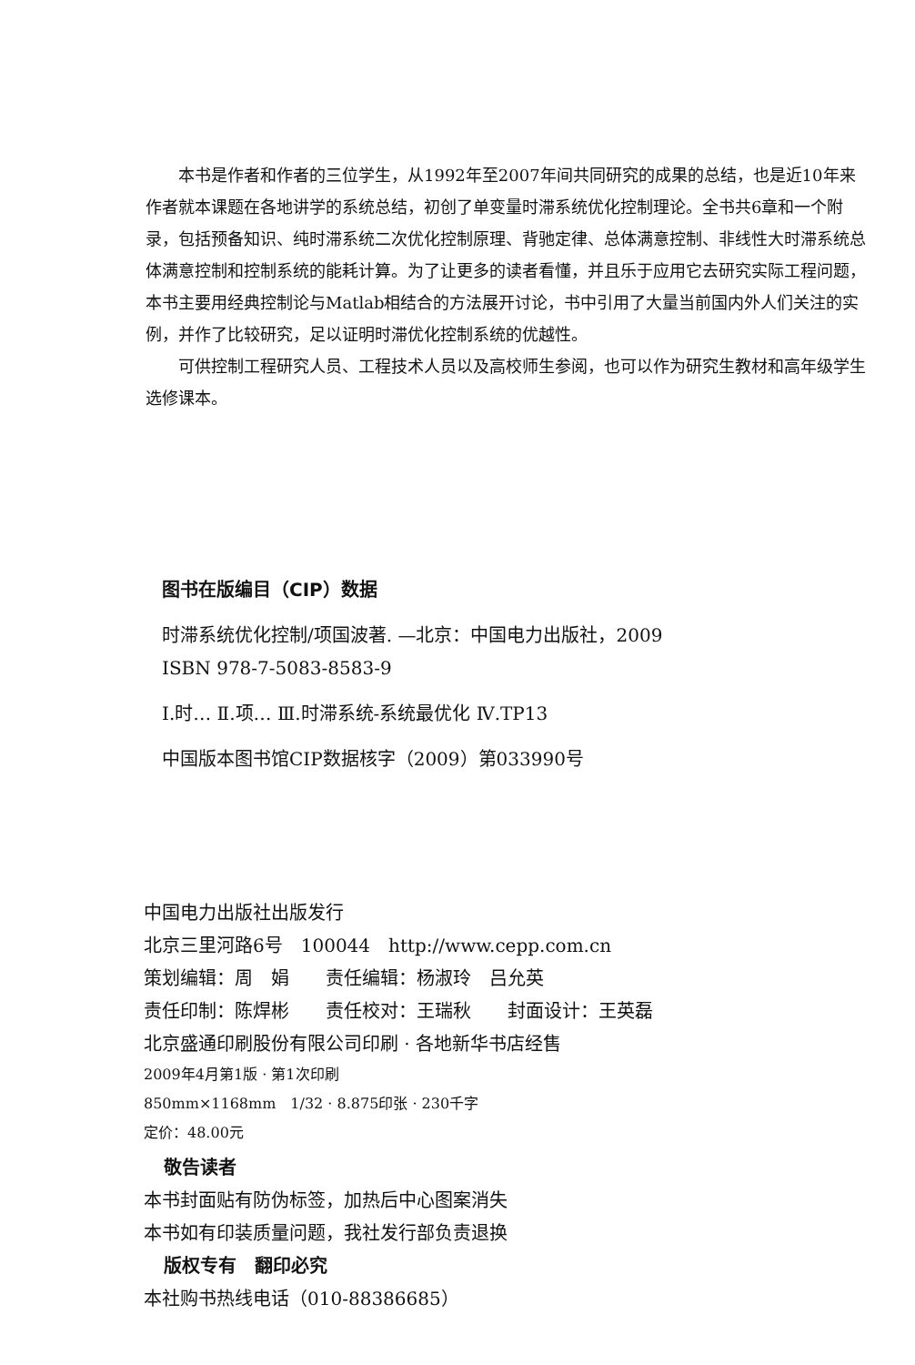本书是作者和作者的三位学生，从1992年至2007年间共同研究的成果的总结，也是近10年来作者就本课题在各地讲学的系统总结，初创了单变量时滞系统优化控制理论。全书共6章和一个附录，包括预备知识、纯时滞系统二次优化控制原理、背驰定律、总体满意控制、非线性大时滞系统总体满意控制和控制系统的能耗计算。为了让更多的读者看懂，并且乐于应用它去研究实际工程问题，本书主要用经典控制论与Matlab相结合的方法展开讨论，书中引用了大量当前国内外人们关注的实例，并作了比较研究，足以证明时滞优化控制系统的优越性。
可供控制工程研究人员、工程技术人员以及高校师生参阅，也可以作为研究生教材和高年级学生选修课本。
图书在版编目（CIP）数据
时滞系统优化控制/项国波著. —北京：中国电力出版社，2009
ISBN 978-7-5083-8583-9
Ⅰ.时… Ⅱ.项… Ⅲ.时滞系统-系统最优化 Ⅳ.TP13
中国版本图书馆CIP数据核字（2009）第033990号
中国电力出版社出版发行
北京三里河路6号　100044　http://www.cepp.com.cn
策划编辑：周　娟　　责任编辑：杨淑玲　吕允英
责任印制：陈焊彬　　责任校对：王瑞秋　　封面设计：王英磊
北京盛通印刷股份有限公司印刷 · 各地新华书店经售
2009年4月第1版 · 第1次印刷
850mm×1168mm　1/32 · 8.875印张 · 230千字
定价：48.00元
敬告读者
本书封面贴有防伪标签，加热后中心图案消失
本书如有印装质量问题，我社发行部负责退换
版权专有　翻印必究
本社购书热线电话（010-88386685）